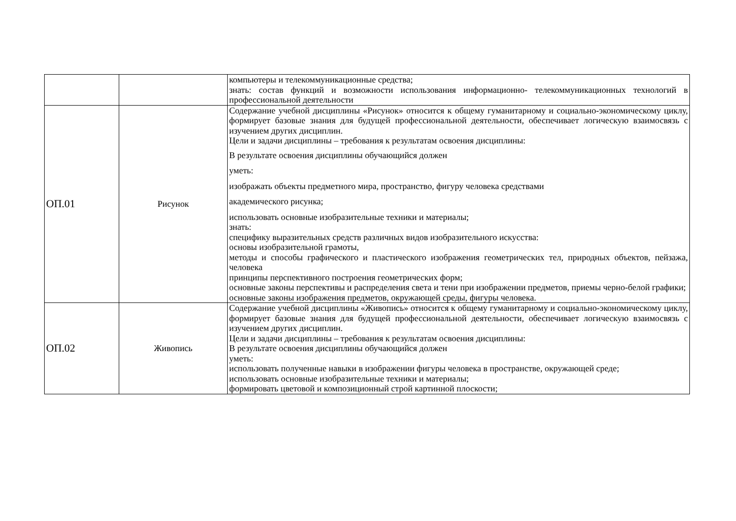| | | компьютеры и телекоммуникационные средства; знать: состав функций и возможности использования информационно- телекоммуникационных технологий в профессиональной деятельности |
| ОП.01 | Рисунок | Содержание учебной дисциплины «Рисунок» относится к общему гуманитарному и социально-экономическому циклу, формирует базовые знания для будущей профессиональной деятельности, обеспечивает логическую взаимосвязь с изучением других дисциплин. Цели и задачи дисциплины – требования к результатам освоения дисциплины: В результате освоения дисциплины обучающийся должен уметь: изображать объекты предметного мира, пространство, фигуру человека средствами академического рисунка; использовать основные изобразительные техники и материалы; знать: специфику выразительных средств различных видов изобразительного искусства: основы изобразительной грамоты, методы и способы графического и пластического изображения геометрических тел, природных объектов, пейзажа, человека принципы перспективного построения геометрических форм; основные законы перспективы и распределения света и тени при изображении предметов, приемы черно-белой графики; основные законы изображения предметов, окружающей среды, фигуры человека. |
| ОП.02 | Живопись | Содержание учебной дисциплины «Живопись» относится к общему гуманитарному и социально-экономическому циклу, формирует базовые знания для будущей профессиональной деятельности, обеспечивает логическую взаимосвязь с изучением других дисциплин. Цели и задачи дисциплины – требования к результатам освоения дисциплины: В результате освоения дисциплины обучающийся должен уметь: использовать полученные навыки в изображении фигуры человека в пространстве, окружающей среде; использовать основные изобразительные техники и материалы; формировать цветовой и композиционный строй картинной плоскости; |